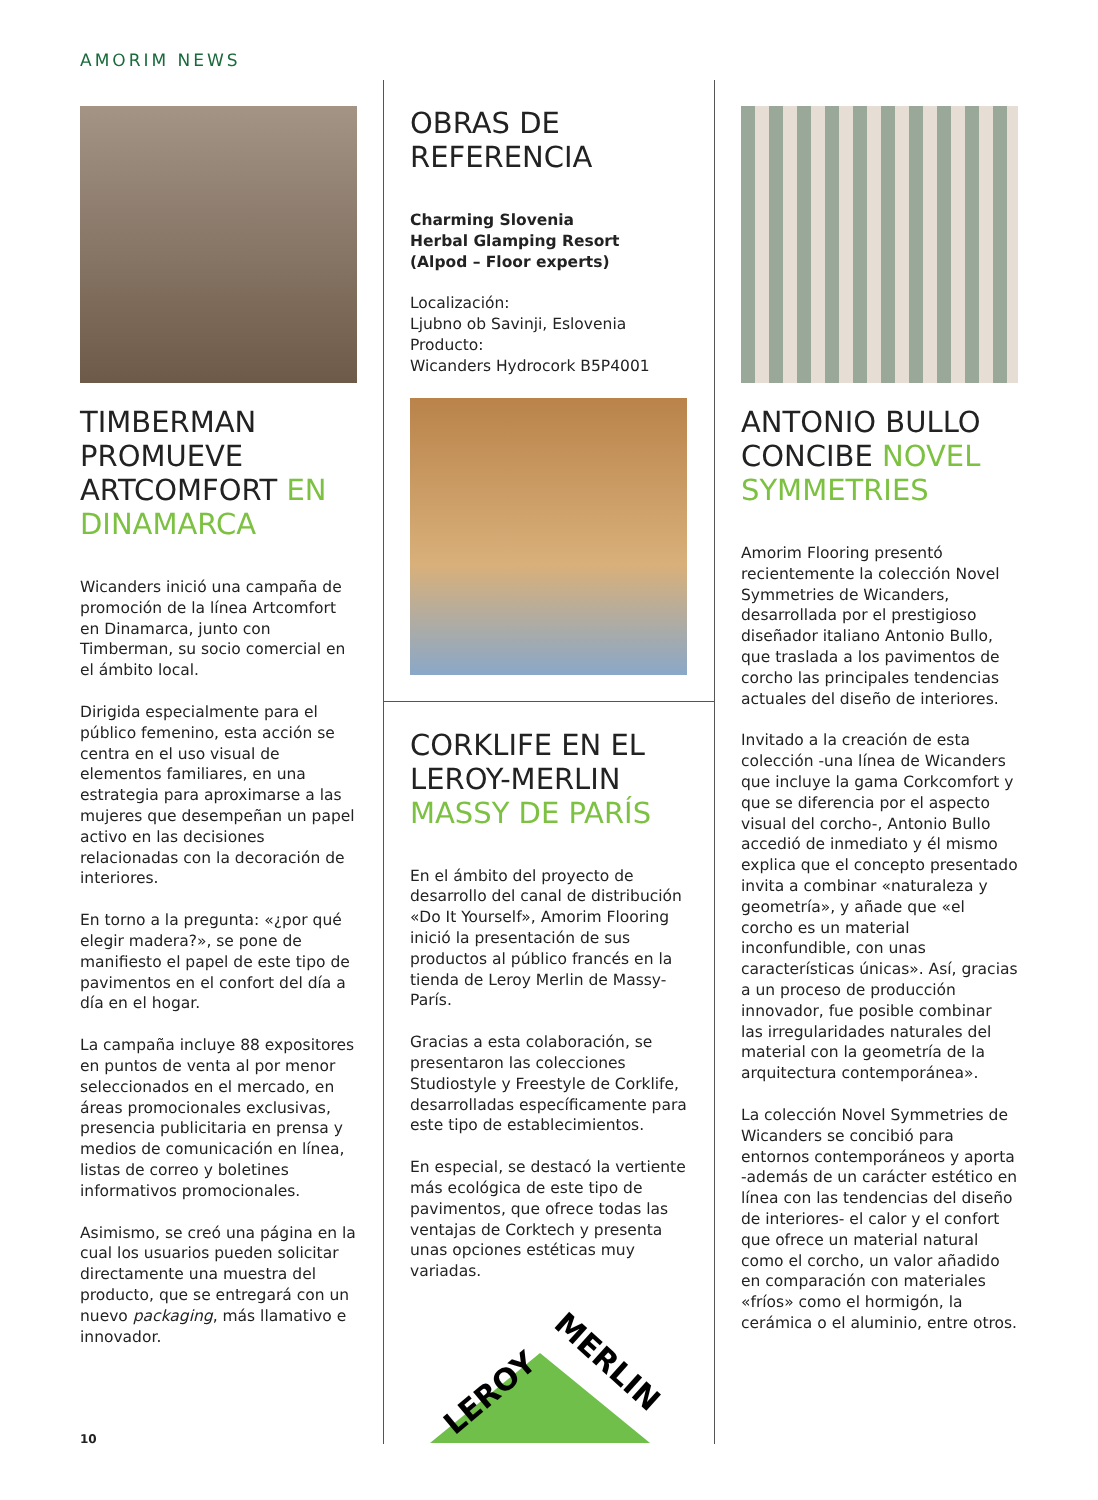AMORIM NEWS
TIMBERMAN PROMUEVE ARTCOMFORT EN DINAMARCA
Wicanders inició una campaña de promoción de la línea Artcomfort en Dinamarca, junto con Timberman, su socio comercial en el ámbito local.
Dirigida especialmente para el público femenino, esta acción se centra en el uso visual de elementos familiares, en una estrategia para aproximarse a las mujeres que desempeñan un papel activo en las decisiones relacionadas con la decoración de interiores.
En torno a la pregunta: «¿por qué elegir madera?», se pone de manifiesto el papel de este tipo de pavimentos en el confort del día a día en el hogar.
La campaña incluye 88 expositores en puntos de venta al por menor seleccionados en el mercado, en áreas promocionales exclusivas, presencia publicitaria en prensa y medios de comunicación en línea, listas de correo y boletines informativos promocionales.
Asimismo, se creó una página en la cual los usuarios pueden solicitar directamente una muestra del producto, que se entregará con un nuevo packaging, más llamativo e innovador.
OBRAS DE REFERENCIA
Charming Slovenia
Herbal Glamping Resort
(Alpod – Floor experts)
Localización:
Ljubno ob Savinji, Eslovenia
Producto:
Wicanders Hydrocork B5P4001
CORKLIFE EN EL LEROY-MERLIN MASSY DE PARÍS
En el ámbito del proyecto de desarrollo del canal de distribución «Do It Yourself», Amorim Flooring inició la presentación de sus productos al público francés en la tienda de Leroy Merlin de Massy-París.
Gracias a esta colaboración, se presentaron las colecciones Studiostyle y Freestyle de Corklife, desarrolladas específicamente para este tipo de establecimientos.
En especial, se destacó la vertiente más ecológica de este tipo de pavimentos, que ofrece todas las ventajas de Corktech y presenta unas opciones estéticas muy variadas.
LEROY
MERLIN
ANTONIO BULLO CONCIBE NOVEL SYMMETRIES
Amorim Flooring presentó recientemente la colección Novel Symmetries de Wicanders, desarrollada por el prestigioso diseñador italiano Antonio Bullo, que traslada a los pavimentos de corcho las principales tendencias actuales del diseño de interiores.
Invitado a la creación de esta colección -una línea de Wicanders que incluye la gama Corkcomfort y que se diferencia por el aspecto visual del corcho-, Antonio Bullo accedió de inmediato y él mismo explica que el concepto presentado invita a combinar «naturaleza y geometría», y añade que «el corcho es un material inconfundible, con unas características únicas». Así, gracias a un proceso de producción innovador, fue posible combinar las irregularidades naturales del material con la geometría de la arquitectura contemporánea».
La colección Novel Symmetries de Wicanders se concibió para entornos contemporáneos y aporta -además de un carácter estético en línea con las tendencias del diseño de interiores- el calor y el confort que ofrece un material natural como el corcho, un valor añadido en comparación con materiales «fríos» como el hormigón, la cerámica o el aluminio, entre otros.
10